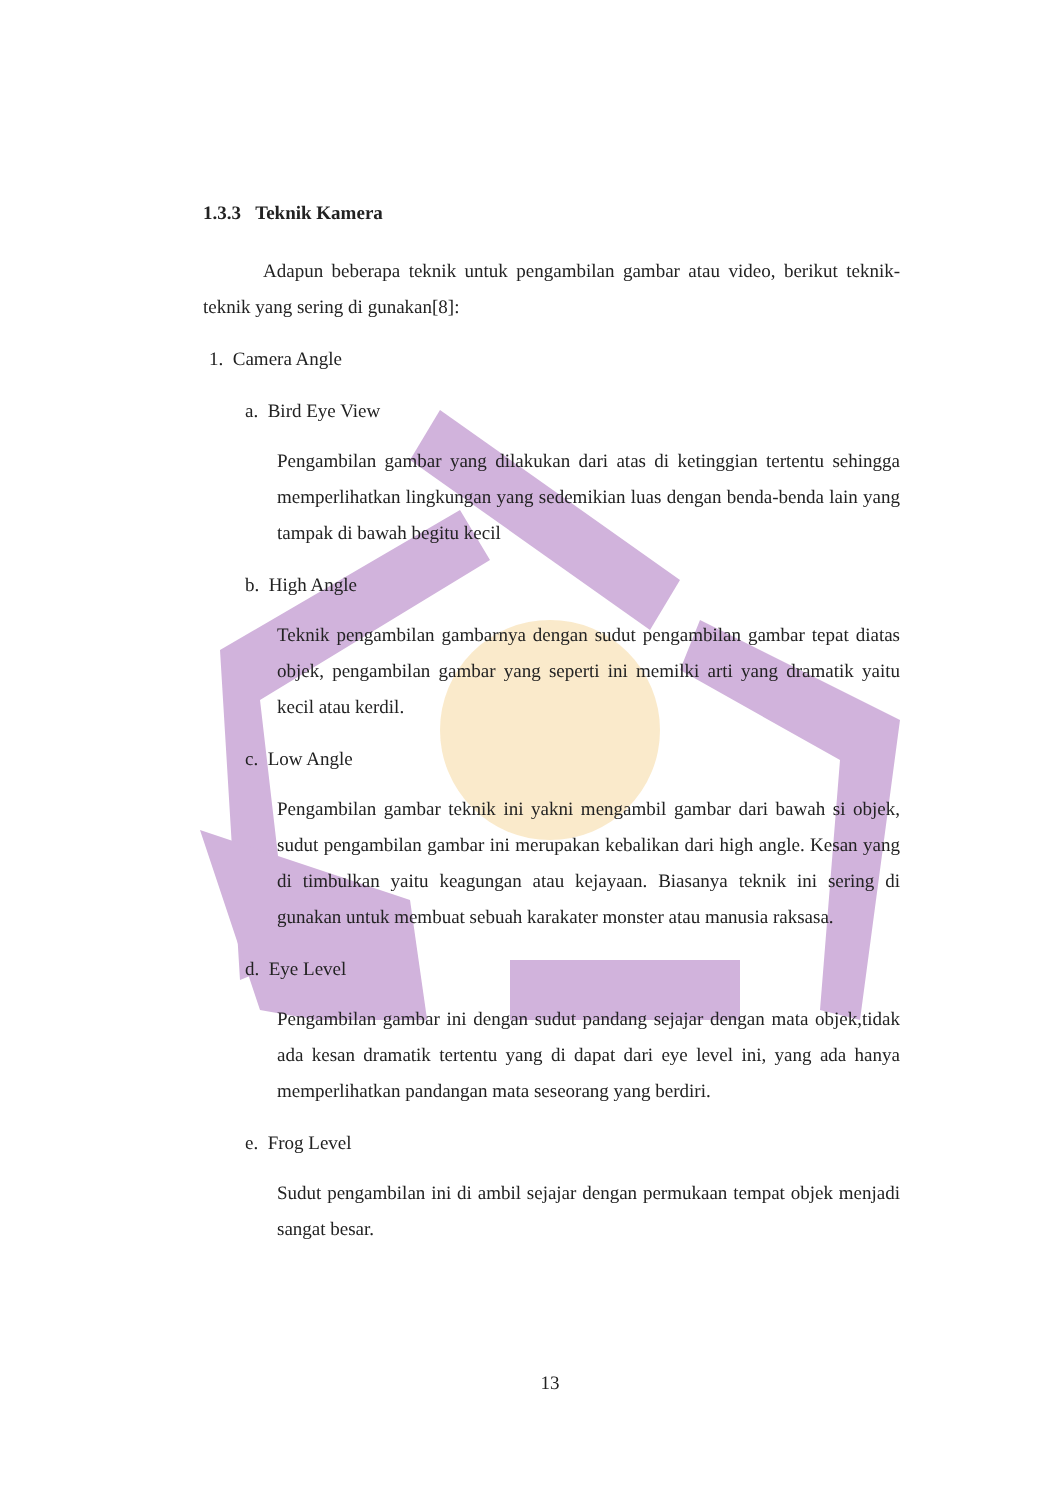1.3.3 Teknik Kamera
Adapun beberapa teknik untuk pengambilan gambar atau video, berikut teknik-teknik yang sering di gunakan[8]:
1. Camera Angle
a. Bird Eye View
Pengambilan gambar yang dilakukan dari atas di ketinggian tertentu sehingga memperlihatkan lingkungan yang sedemikian luas dengan benda-benda lain yang tampak di bawah begitu kecil
b. High Angle
Teknik pengambilan gambarnya dengan sudut pengambilan gambar tepat diatas objek, pengambilan gambar yang seperti ini memilki arti yang dramatik yaitu kecil atau kerdil.
c. Low Angle
Pengambilan gambar teknik ini yakni mengambil gambar dari bawah si objek, sudut pengambilan gambar ini merupakan kebalikan dari high angle. Kesan yang di timbulkan yaitu keagungan atau kejayaan. Biasanya teknik ini sering di gunakan untuk membuat sebuah karakater monster atau manusia raksasa.
d. Eye Level
Pengambilan gambar ini dengan sudut pandang sejajar dengan mata objek,tidak ada kesan dramatik tertentu yang di dapat dari eye level ini, yang ada hanya memperlihatkan pandangan mata seseorang yang berdiri.
e. Frog Level
Sudut pengambilan ini di ambil sejajar dengan permukaan tempat objek menjadi sangat besar.
13